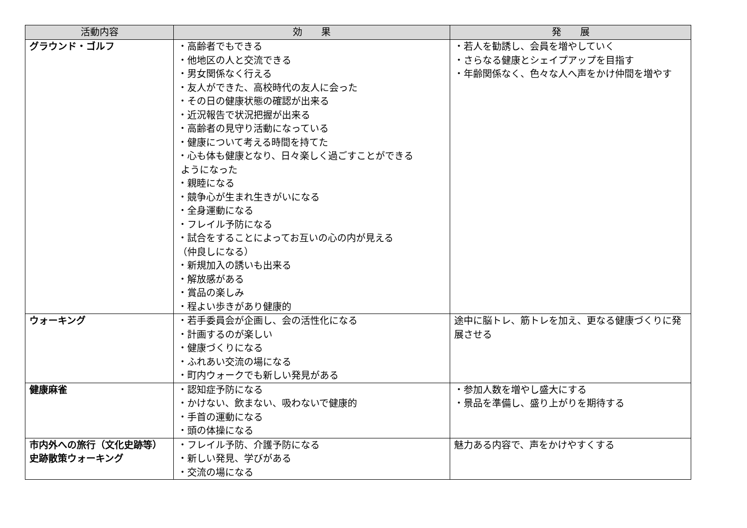| 活動内容 | 効 果 | 発 展 |
| --- | --- | --- |
| グラウンド・ゴルフ | ・高齢者でもできる ・他地区の人と交流できる ・男女関係なく行える ・友人ができた、高校時代の友人に会った ・その日の健康状態の確認が出来る ・近況報告で状況把握が出来る ・高齢者の見守り活動になっている ・健康について考える時間を持てた ・心も体も健康となり、日々楽しく過ごすことができる ようになった ・親睦になる ・競争心が生まれ生きがいになる ・全身運動になる ・フレイル予防になる ・試合をすることによってお互いの心の内が見える （仲良しになる） ・新規加入の誘いも出来る ・解放感がある ・賞品の楽しみ ・程よい歩きがあり健康的 | ・若人を勧誘し、会員を増やしていく ・さらなる健康とシェイプアップを目指す ・年齢関係なく、色々な人へ声をかけ仲間を増やす |
| ウォーキング | ・若手委員会が企画し、会の活性化になる ・計画するのが楽しい ・健康づくりになる ・ふれあい交流の場になる ・町内ウォークでも新しい発見がある | 途中に脳トレ、筋トレを加え、更なる健康づくりに発展させる |
| 健康麻雀 | ・認知症予防になる ・かけない、飲まない、吸わないで健康的 ・手首の運動になる ・頭の体操になる | ・参加人数を増やし盛大にする ・景品を準備し、盛り上がりを期待する |
| 市内外への旅行（文化史跡等） 史跡散策ウォーキング | ・フレイル予防、介護予防になる ・新しい発見、学びがある ・交流の場になる | 魅力ある内容で、声をかけやすくする |